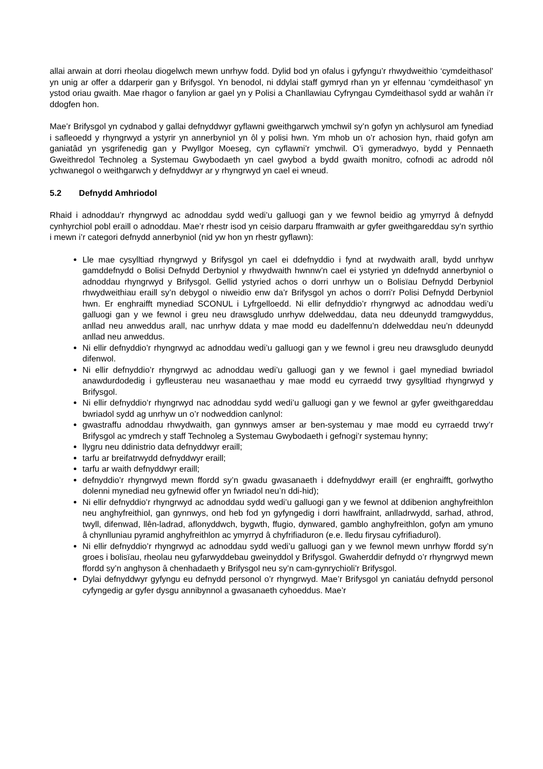allai arwain at dorri rheolau diogelwch mewn unrhyw fodd. Dylid bod yn ofalus i gyfyngu’r rhwydweithio ‘cymdeithasol’ yn unig ar offer a ddarperir gan y Brifysgol. Yn benodol, ni ddylai staff gymryd rhan yn yr elfennau ‘cymdeithasol’ yn ystod oriau gwaith. Mae rhagor o fanylion ar gael yn y Polisi a Chanllawiau Cyfryngau Cymdeithasol sydd ar wahân i’r ddogfen hon.
Mae’r Brifysgol yn cydnabod y gallai defnyddwyr gyflawni gweithgarwch ymchwil sy’n gofyn yn achlysurol am fynediad i safleoedd y rhyngrwyd a ystyrir yn annerbyniol yn ôl y polisi hwn. Ym mhob un o’r achosion hyn, rhaid gofyn am ganiatâd yn ysgrifenedig gan y Pwyllgor Moeseg, cyn cyflawni’r ymchwil. O’i gymeradwyo, bydd y Pennaeth Gweithredol Technoleg a Systemau Gwybodaeth yn cael gwybod a bydd gwaith monitro, cofnodi ac adrodd nôl ychwanegol o weithgarwch y defnyddwyr ar y rhyngrwyd yn cael ei wneud.
5.2 Defnydd Amhriodol
Rhaid i adnoddau’r rhyngrwyd ac adnoddau sydd wedi’u galluogi gan y we fewnol beidio ag ymyrryd â defnydd cynhyrchiol pobl eraill o adnoddau. Mae’r rhestr isod yn ceisio darparu fframwaith ar gyfer gweithgareddau sy’n syrthio i mewn i’r categori defnydd annerbyniol (nid yw hon yn rhestr gyflawn):
Lle mae cysylltiad rhyngrwyd y Brifysgol yn cael ei ddefnyddio i fynd at rwydwaith arall, bydd unrhyw gamddefnydd o Bolisi Defnydd Derbyniol y rhwydwaith hwnnw’n cael ei ystyried yn ddefnydd annerbyniol o adnoddau rhyngrwyd y Brifysgol. Gellid ystyried achos o dorri unrhyw un o Bolisïau Defnydd Derbyniol rhwydweithiau eraill sy’n debygol o niweidio enw da’r Brifysgol yn achos o dorri’r Polisi Defnydd Derbyniol hwn. Er enghraifft mynediad SCONUL i Lyfrgelloedd. Ni ellir defnyddio’r rhyngrwyd ac adnoddau wedi’u galluogi gan y we fewnol i greu neu drawsgludo unrhyw ddelweddau, data neu ddeunydd tramgwyddus, anllad neu anweddus arall, nac unrhyw ddata y mae modd eu dadelfennu’n ddelweddau neu’n ddeunydd anllad neu anweddus.
Ni ellir defnyddio’r rhyngrwyd ac adnoddau wedi’u galluogi gan y we fewnol i greu neu drawsgludo deunydd difenwol.
Ni ellir defnyddio’r rhyngrwyd ac adnoddau wedi’u galluogi gan y we fewnol i gael mynediad bwriadol anawdurdodedig i gyfleusterau neu wasanaethau y mae modd eu cyrraedd trwy gysylltiad rhyngrwyd y Brifysgol.
Ni ellir defnyddio’r rhyngrwyd nac adnoddau sydd wedi’u galluogi gan y we fewnol ar gyfer gweithgareddau bwriadol sydd ag unrhyw un o’r nodweddion canlynol:
gwastraffu adnoddau rhwydwaith, gan gynnwys amser ar ben-systemau y mae modd eu cyrraedd trwy’r Brifysgol ac ymdrech y staff Technoleg a Systemau Gwybodaeth i gefnogi’r systemau hynny;
llygru neu ddinistrio data defnyddwyr eraill;
tarfu ar breifatrwydd defnyddwyr eraill;
tarfu ar waith defnyddwyr eraill;
defnyddio’r rhyngrwyd mewn ffordd sy’n gwadu gwasanaeth i ddefnyddwyr eraill (er enghraifft, gorlwytho dolenni mynediad neu gyfnewid offer yn fwriadol neu’n ddi-hid);
Ni ellir defnyddio’r rhyngrwyd ac adnoddau sydd wedi’u galluogi gan y we fewnol at ddibenion anghyfreithlon neu anghyfreithiol, gan gynnwys, ond heb fod yn gyfyngedig i dorri hawlfraint, anlladrwydd, sarhad, athrod, twyll, difenwad, llên-ladrad, aflonyddwch, bygwth, ffugio, dynwared, gamblo anghyfreithlon, gofyn am ymuno â chynlluniau pyramid anghyfreithlon ac ymyrryd â chyfrifiaduron (e.e. lledu firysau cyfrifiadurol).
Ni ellir defnyddio’r rhyngrwyd ac adnoddau sydd wedi’u galluogi gan y we fewnol mewn unrhyw ffordd sy’n groes i bolisïau, rheolau neu gyfarwyddebau gweinyddol y Brifysgol. Gwaherddir defnydd o’r rhyngrwyd mewn ffordd sy’n anghyson â chenhadaeth y Brifysgol neu sy’n cam-gynrychioli’r Brifysgol.
Dylai defnyddwyr gyfyngu eu defnydd personol o’r rhyngrwyd. Mae’r Brifysgol yn caniatáu defnydd personol cyfyngedig ar gyfer dysgu annibynnol a gwasanaeth cyhoeddus. Mae’r